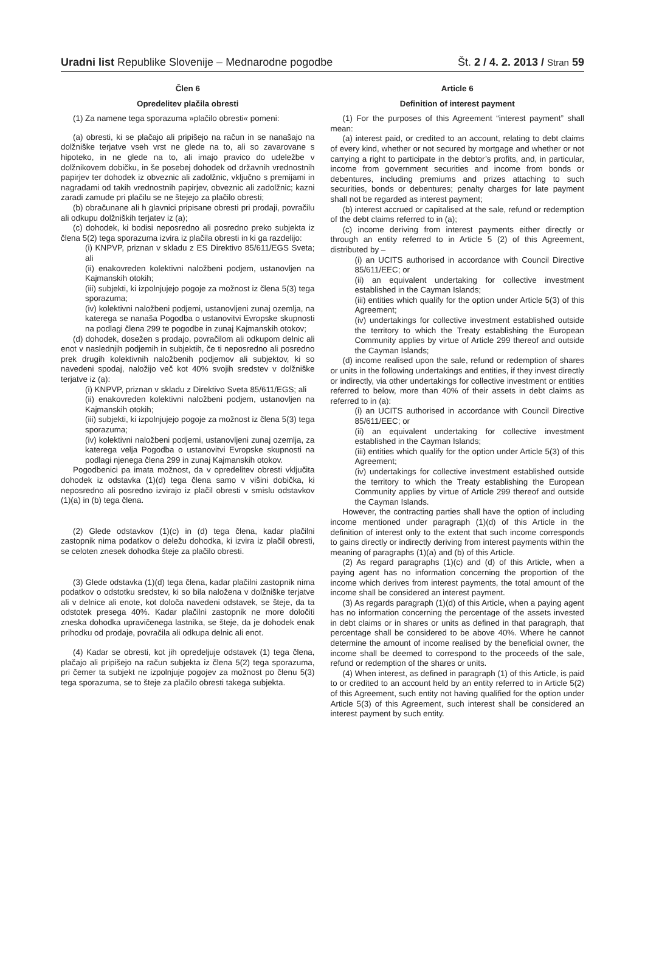Uradni list Republike Slovenije – Mednarodne pogodbe Št. 2 / 4. 2. 2013 / Stran 59
Člen 6
Opredelitev plačila obresti
(1) Za namene tega sporazuma »plačilo obresti« pomeni:
(a) obresti, ki se plačajo ali pripišejo na račun in se nanašajo na dolžniške terjatve vseh vrst ne glede na to, ali so zavarovane s hipoteko, in ne glede na to, ali imajo pravico do udeležbe v dolžnikovem dobičku, in še posebej dohodek od državnih vrednostnih papirjev ter dohodek iz obveznic ali zadolžnic, vključno s premijami in nagradami od takih vrednostnih papirjev, obveznic ali zadolžnic; kazni zaradi zamude pri plačilu se ne štejejo za plačilo obresti;
(b) obračunane ali h glavnici pripisane obresti pri prodaji, povračilu ali odkupu dolžniških terjatev iz (a);
(c) dohodek, ki bodisi neposredno ali posredno preko subjekta iz člena 5(2) tega sporazuma izvira iz plačila obresti in ki ga razdelijo:
(i) KNPVP, priznan v skladu z ES Direktivo 85/611/EGS Sveta; ali
(ii) enakovreden kolektivni naložbeni podjem, ustanovljen na Kajmanskih otokih;
(iii) subjekti, ki izpolnjujejo pogoje za možnost iz člena 5(3) tega sporazuma;
(iv) kolektivni naložbeni podjemi, ustanovljeni zunaj ozemlja, na katerega se nanaša Pogodba o ustanovitvi Evropske skupnosti na podlagi člena 299 te pogodbe in zunaj Kajmanskih otokov;
(d) dohodek, dosežen s prodajo, povračilom ali odkupom delnic ali enot v naslednjih podjemih in subjektih, če ti neposredno ali posredno prek drugih kolektivnih naložbenih podjemov ali subjektov, ki so navedeni spodaj, naložijo več kot 40% svojih sredstev v dolžniške terjatve iz (a):
(i) KNPVP, priznan v skladu z Direktivo Sveta 85/611/EGS; ali
(ii) enakovreden kolektivni naložbeni podjem, ustanovljen na Kajmanskih otokih;
(iii) subjekti, ki izpolnjujejo pogoje za možnost iz člena 5(3) tega sporazuma;
(iv) kolektivni naložbeni podjemi, ustanovljeni zunaj ozemlja, za katerega velja Pogodba o ustanovitvi Evropske skupnosti na podlagi njenega člena 299 in zunaj Kajmanskih otokov.
Pogodbenici pa imata možnost, da v opredelitev obresti vključita dohodek iz odstavka (1)(d) tega člena samo v višini dobička, ki neposredno ali posredno izvirajo iz plačil obresti v smislu odstavkov (1)(a) in (b) tega člena.
(2) Glede odstavkov (1)(c) in (d) tega člena, kadar plačilni zastopnik nima podatkov o deležu dohodka, ki izvira iz plačil obresti, se celoten znesek dohodka šteje za plačilo obresti.
(3) Glede odstavka (1)(d) tega člena, kadar plačilni zastopnik nima podatkov o odstotku sredstev, ki so bila naložena v dolžniške terjatve ali v delnice ali enote, kot določa navedeni odstavek, se šteje, da ta odstotek presega 40%. Kadar plačilni zastopnik ne more določiti zneska dohodka upravičenega lastnika, se šteje, da je dohodek enak prihodku od prodaje, povračila ali odkupa delnic ali enot.
(4) Kadar se obresti, kot jih opredeljuje odstavek (1) tega člena, plačajo ali pripišejo na račun subjekta iz člena 5(2) tega sporazuma, pri čemer ta subjekt ne izpolnjuje pogojev za možnost po členu 5(3) tega sporazuma, se to šteje za plačilo obresti takega subjekta.
Article 6
Definition of interest payment
(1) For the purposes of this Agreement “interest payment” shall mean:
(a) interest paid, or credited to an account, relating to debt claims of every kind, whether or not secured by mortgage and whether or not carrying a right to participate in the debtor’s profits, and, in particular, income from government securities and income from bonds or debentures, including premiums and prizes attaching to such securities, bonds or debentures; penalty charges for late payment shall not be regarded as interest payment;
(b) interest accrued or capitalised at the sale, refund or redemption of the debt claims referred to in (a);
(c) income deriving from interest payments either directly or through an entity referred to in Article 5 (2) of this Agreement, distributed by –
(i) an UCITS authorised in accordance with Council Directive 85/611/EEC; or
(ii) an equivalent undertaking for collective investment established in the Cayman Islands;
(iii) entities which qualify for the option under Article 5(3) of this Agreement;
(iv) undertakings for collective investment established outside the territory to which the Treaty establishing the European Community applies by virtue of Article 299 thereof and outside the Cayman Islands;
(d) income realised upon the sale, refund or redemption of shares or units in the following undertakings and entities, if they invest directly or indirectly, via other undertakings for collective investment or entities referred to below, more than 40% of their assets in debt claims as referred to in (a):
(i) an UCITS authorised in accordance with Council Directive 85/611/EEC; or
(ii) an equivalent undertaking for collective investment established in the Cayman Islands;
(iii) entities which qualify for the option under Article 5(3) of this Agreement;
(iv) undertakings for collective investment established outside the territory to which the Treaty establishing the European Community applies by virtue of Article 299 thereof and outside the Cayman Islands.
However, the contracting parties shall have the option of including income mentioned under paragraph (1)(d) of this Article in the definition of interest only to the extent that such income corresponds to gains directly or indirectly deriving from interest payments within the meaning of paragraphs (1)(a) and (b) of this Article.
(2) As regard paragraphs (1)(c) and (d) of this Article, when a paying agent has no information concerning the proportion of the income which derives from interest payments, the total amount of the income shall be considered an interest payment.
(3) As regards paragraph (1)(d) of this Article, when a paying agent has no information concerning the percentage of the assets invested in debt claims or in shares or units as defined in that paragraph, that percentage shall be considered to be above 40%. Where he cannot determine the amount of income realised by the beneficial owner, the income shall be deemed to correspond to the proceeds of the sale, refund or redemption of the shares or units.
(4) When interest, as defined in paragraph (1) of this Article, is paid to or credited to an account held by an entity referred to in Article 5(2) of this Agreement, such entity not having qualified for the option under Article 5(3) of this Agreement, such interest shall be considered an interest payment by such entity.